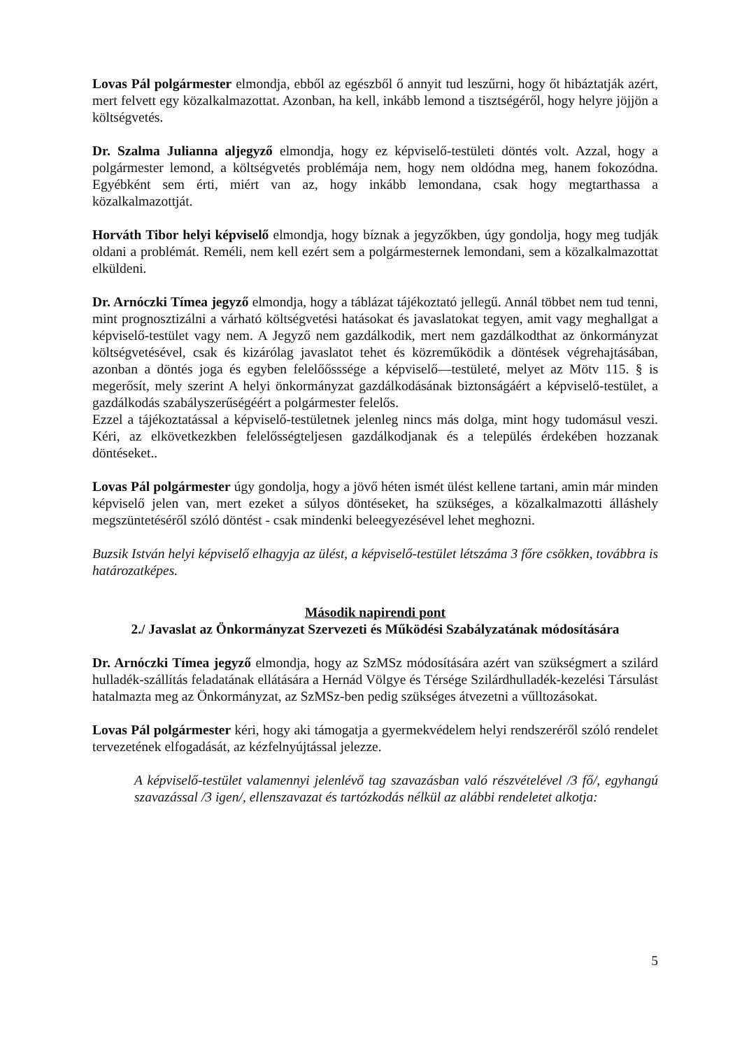Lovas Pál polgármester elmondja, ebből az egészből ő annyit tud leszűrni, hogy őt hibáztatják azért, mert felvett egy közalkalmazottat. Azonban, ha kell, inkább lemond a tisztségéről, hogy helyre jöjjön a költségvetés.
Dr. Szalma Julianna aljegyző elmondja, hogy ez képviselő-testületi döntés volt. Azzal, hogy a polgármester lemond, a költségvetés problémája nem, hogy nem oldódna meg, hanem fokozódna. Egyébként sem érti, miért van az, hogy inkább lemondana, csak hogy megtarthassa a közalkalmazottját.
Horváth Tibor helyi képviselő elmondja, hogy bíznak a jegyzőkben, úgy gondolja, hogy meg tudják oldani a problémát. Reméli, nem kell ezért sem a polgármesternek lemondani, sem a közalkalmazottat elküldeni.
Dr. Arnóczki Tímea jegyző elmondja, hogy a táblázat tájékoztató jellegű. Annál többet nem tud tenni, mint prognosztizálni a várható költségvetési hatásokat és javaslatokat tegyen, amit vagy meghallgat a képviselő-testület vagy nem. A Jegyző nem gazdálkodik, mert nem gazdálkodthat az önkormányzat költségvetésével, csak és kizárólag javaslatot tehet és közreműködik a döntések végrehajtásában, azonban a döntés joga és egyben felelőősssége a képviselő—testületé, melyet az Mötv 115. § is megerősít, mely szerint A helyi önkormányzat gazdálkodásának biztonságáért a képviselő-testület, a gazdálkodás szabályszerűségéért a polgármester felelős.
Ezzel a tájékoztatással a képviselő-testületnek jelenleg nincs más dolga, mint hogy tudomásul veszi. Kéri, az elkövetkezkben felelősségteljesen gazdálkodjanak és a település érdekében hozzanak döntéseket..
Lovas Pál polgármester úgy gondolja, hogy a jövő héten ismét ülést kellene tartani, amin már minden képviselő jelen van, mert ezeket a súlyos döntéseket, ha szükséges, a közalkalmazotti álláshely megszüntetéséről szóló döntést - csak mindenki beleegyezésével lehet meghozni.
Buzsik István helyi képviselő elhagyja az ülést, a képviselő-testület létszáma 3 főre csökken, továbbra is határozatképes.
Második napirendi pont
2./ Javaslat az Önkormányzat Szervezeti és Működési Szabályzatának módosítására
Dr. Arnóczki Tímea jegyző elmondja, hogy az SzMSz módosítására azért van szükségmert a szilárd hulladék-szállítás feladatának ellátására a Hernád Völgye és Térsége Szilárdhulladék-kezelési Társulást hatalmazta meg az Önkormányzat, az SzMSz-ben pedig szükséges átvezetni a vűlltozásokat.
Lovas Pál polgármester kéri, hogy aki támogatja a gyermekvédelem helyi rendszeréről szóló rendelet tervezetének elfogadását, az kézfelnyújtással jelezze.
A képviselő-testület valamennyi jelenlévő tag szavazásban való részvételével /3 fő/, egyhangú szavazással /3 igen/, ellenszavazat és tartózkodás nélkül az alábbi rendeletet alkotja:
5